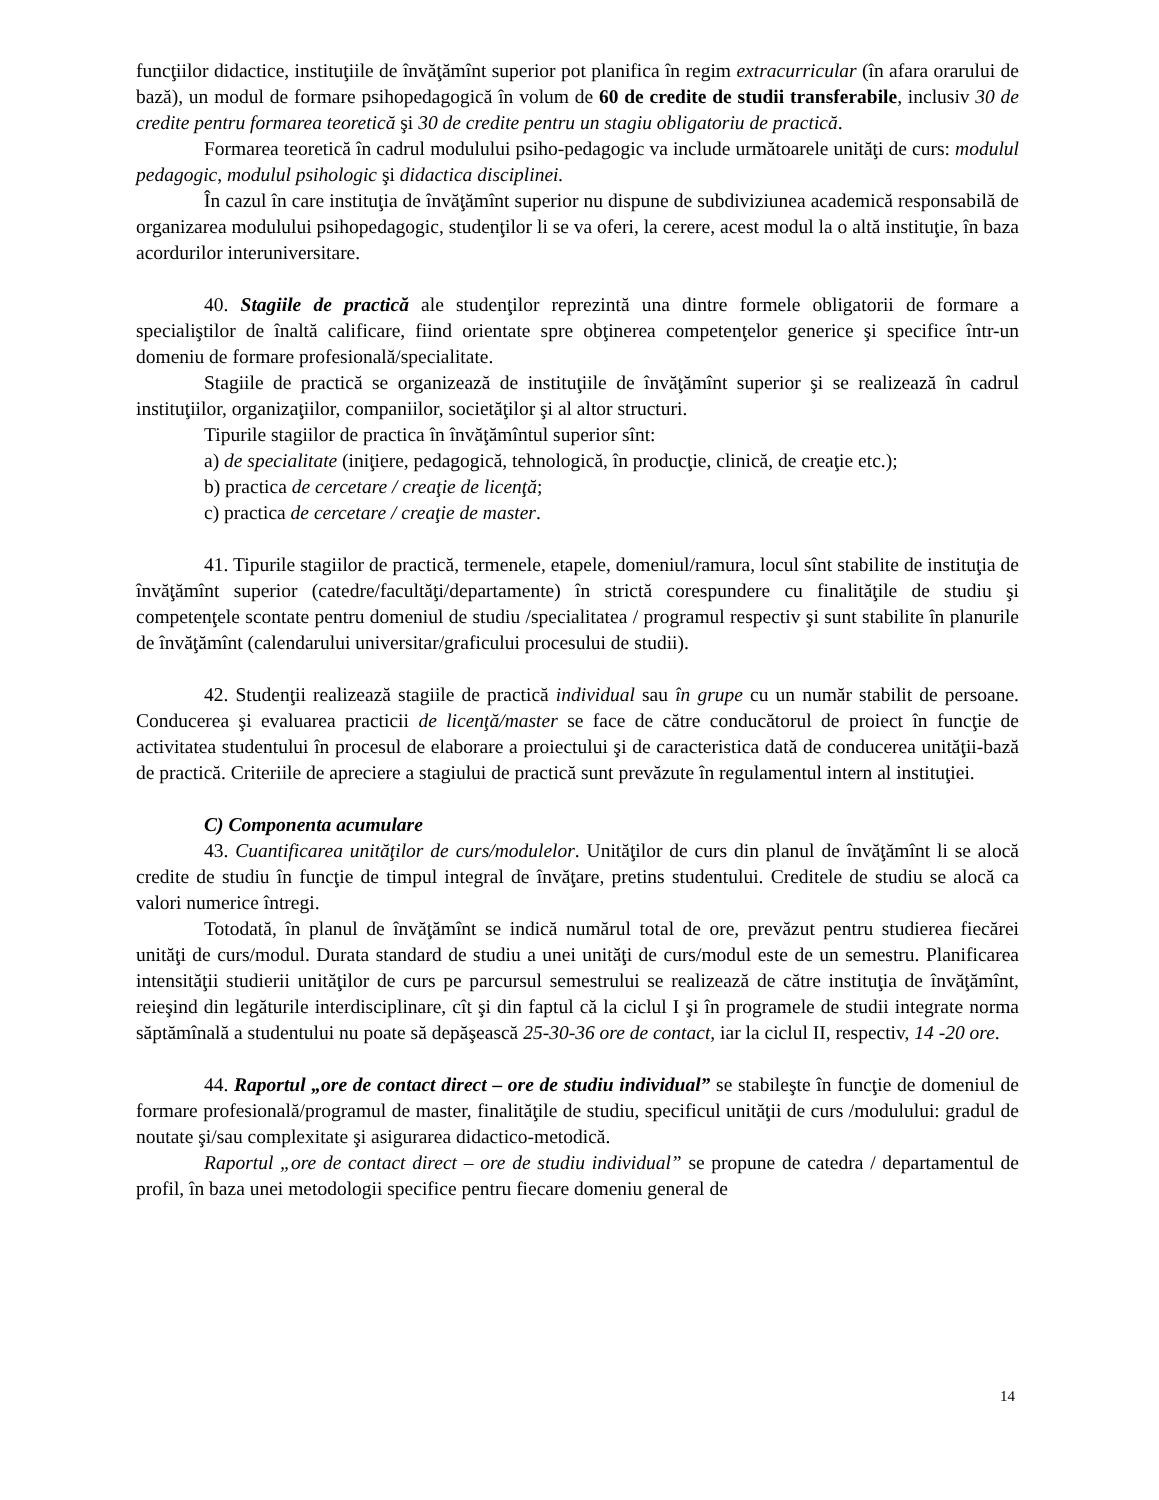funcţiilor didactice, instituţiile de învăţămînt superior pot planifica în regim extracurricular (în afara orarului de bază), un modul de formare psihopedagogică în volum de 60 de credite de studii transferabile, inclusiv 30 de credite pentru formarea teoretică şi 30 de credite pentru un stagiu obligatoriu de practică.
Formarea teoretică în cadrul modulului psiho-pedagogic va include următoarele unităţi de curs: modulul pedagogic, modulul psihologic şi didactica disciplinei.
În cazul în care instituţia de învăţămînt superior nu dispune de subdiviziunea academică responsabilă de organizarea modulului psihopedagogic, studenţilor li se va oferi, la cerere, acest modul la o altă instituţie, în baza acordurilor interuniversitare.
40. Stagiile de practică ale studenţilor reprezintă una dintre formele obligatorii de formare a specialiştilor de înaltă calificare, fiind orientate spre obţinerea competenţelor generice şi specifice într-un domeniu de formare profesională/specialitate.
Stagiile de practică se organizează de instituţiile de învăţămînt superior şi se realizează în cadrul instituţiilor, organizaţiilor, companiilor, societăţilor şi al altor structuri.
Tipurile stagiilor de practica în învăţămîntul superior sînt:
a) de specialitate (iniţiere, pedagogică, tehnologică, în producţie, clinică, de creaţie etc.);
b) practica de cercetare / creaţie de licenţă;
c) practica de cercetare / creaţie de master.
41. Tipurile stagiilor de practică, termenele, etapele, domeniul/ramura, locul sînt stabilite de instituţia de învăţămînt superior (catedre/facultăţi/departamente) în strictă corespundere cu finalităţile de studiu şi competenţele scontate pentru domeniul de studiu /specialitatea / programul respectiv şi sunt stabilite în planurile de învăţămînt (calendarului universitar/graficului procesului de studii).
42. Studenţii realizează stagiile de practică individual sau în grupe cu un număr stabilit de persoane. Conducerea şi evaluarea practicii de licenţă/master se face de către conducătorul de proiect în funcţie de activitatea studentului în procesul de elaborare a proiectului şi de caracteristica dată de conducerea unităţii-bază de practică. Criteriile de apreciere a stagiului de practică sunt prevăzute în regulamentul intern al instituţiei.
C) Componenta acumulare
43. Cuantificarea unităţilor de curs/modulelor. Unităţilor de curs din planul de învăţămînt li se alocă credite de studiu în funcţie de timpul integral de învăţare, pretins studentului. Creditele de studiu se alocă ca valori numerice întregi.
Totodată, în planul de învăţămînt se indică numărul total de ore, prevăzut pentru studierea fiecărei unităţi de curs/modul. Durata standard de studiu a unei unităţi de curs/modul este de un semestru. Planificarea intensităţii studierii unităţilor de curs pe parcursul semestrului se realizează de către instituţia de învăţămînt, reieşind din legăturile interdisciplinare, cît şi din faptul că la ciclul I şi în programele de studii integrate norma săptămînală a studentului nu poate să depăşească 25-30-36 ore de contact, iar la ciclul II, respectiv, 14 -20 ore.
44. Raportul „ore de contact direct – ore de studiu individual” se stabileşte în funcţie de domeniul de formare profesională/programul de master, finalităţile de studiu, specificul unităţii de curs /modulului: gradul de noutate şi/sau complexitate şi asigurarea didactico-metodică.
Raportul „ore de contact direct – ore de studiu individual” se propune de catedra / departamentul de profil, în baza unei metodologii specifice pentru fiecare domeniu general de
14